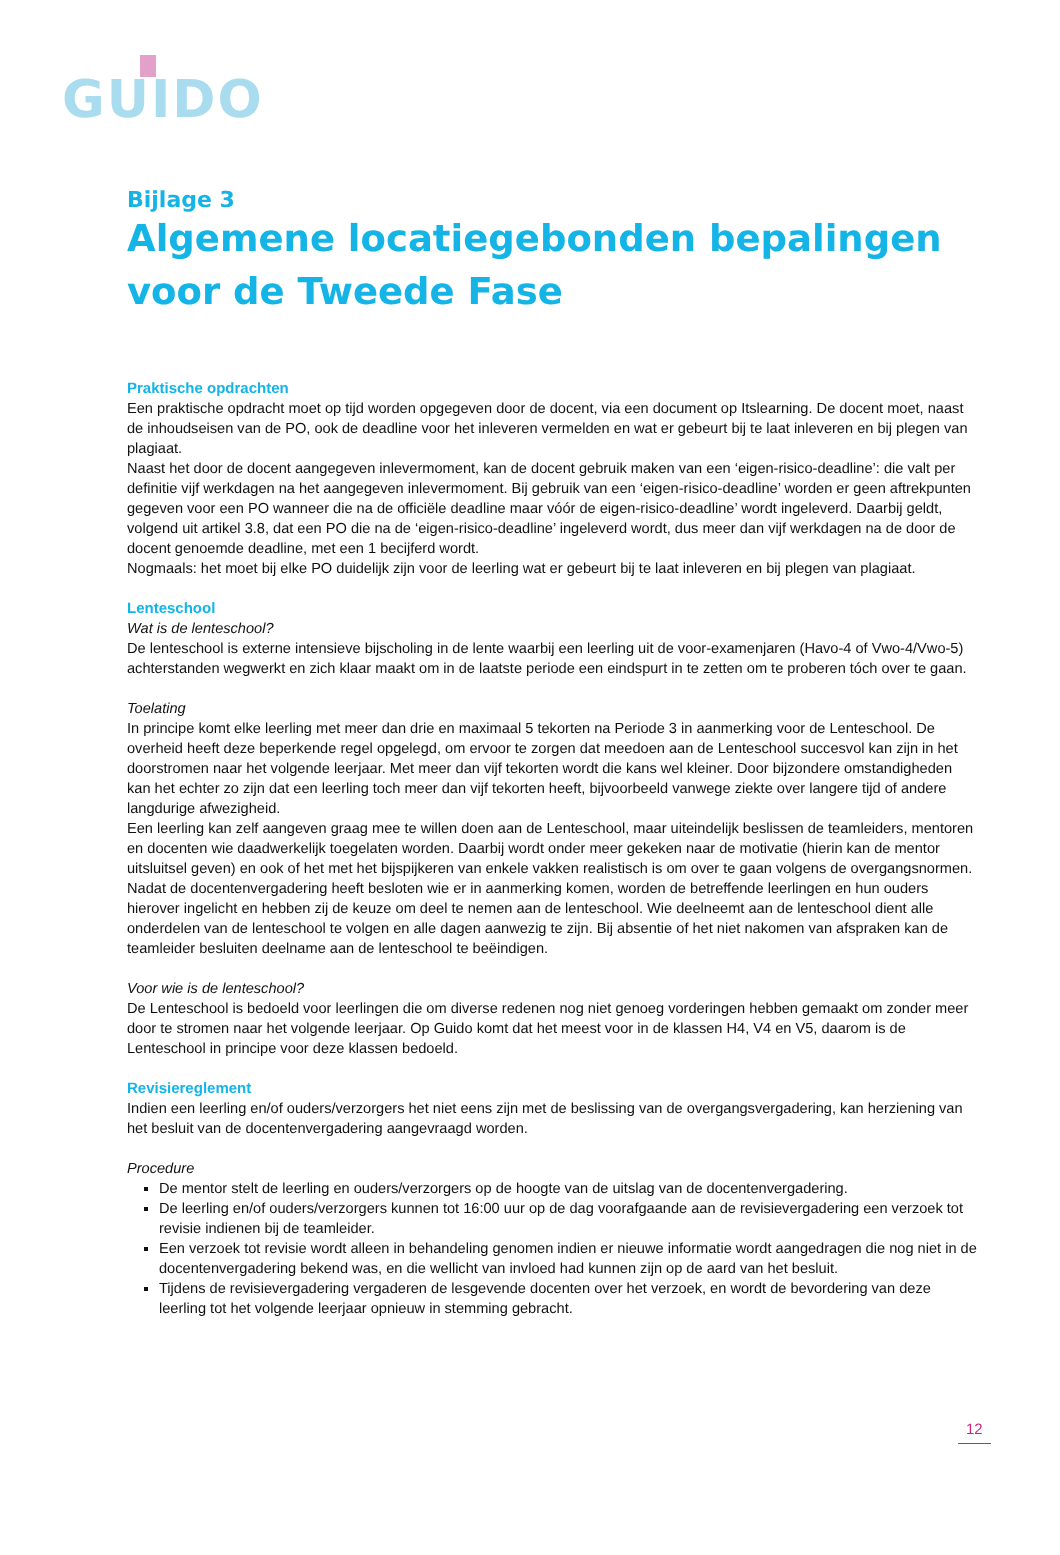GUIDO
Bijlage 3
Algemene locatiegebonden bepalingen voor de Tweede Fase
Praktische opdrachten
Een praktische opdracht moet op tijd worden opgegeven door de docent, via een document op Itslearning. De docent moet, naast de inhoudseisen van de PO, ook de deadline voor het inleveren vermelden en wat er gebeurt bij te laat inleveren en bij plegen van plagiaat.
Naast het door de docent aangegeven inlevermoment, kan de docent gebruik maken van een ‘eigen-risico-deadline’: die valt per definitie vijf werkdagen na het aangegeven inlevermoment. Bij gebruik van een ‘eigen-risico-deadline’ worden er geen aftrekpunten gegeven voor een PO wanneer die na de officiële deadline maar vóór de eigen-risico-deadline’ wordt ingeleverd. Daarbij geldt, volgend uit artikel 3.8, dat een PO die na de ‘eigen-risico-deadline’ ingeleverd wordt, dus meer dan vijf werkdagen na de door de docent genoemde deadline, met een 1 becijferd wordt.
Nogmaals: het moet bij elke PO duidelijk zijn voor de leerling wat er gebeurt bij te laat inleveren en bij plegen van plagiaat.
Lenteschool
Wat is de lenteschool?
De lenteschool is externe intensieve bijscholing in de lente waarbij een leerling uit de voor-examenjaren (Havo-4 of Vwo-4/Vwo-5) achterstanden wegwerkt en zich klaar maakt om in de laatste periode een eindspurt in te zetten om te proberen tóch over te gaan.
Toelating
In principe komt elke leerling met meer dan drie en maximaal 5 tekorten na Periode 3 in aanmerking voor de Lenteschool. De overheid heeft deze beperkende regel opgelegd, om ervoor te zorgen dat meedoen aan de Lenteschool succesvol kan zijn in het doorstromen naar het volgende leerjaar. Met meer dan vijf tekorten wordt die kans wel kleiner. Door bijzondere omstandigheden kan het echter zo zijn dat een leerling toch meer dan vijf tekorten heeft, bijvoorbeeld vanwege ziekte over langere tijd of andere langdurige afwezigheid.
Een leerling kan zelf aangeven graag mee te willen doen aan de Lenteschool, maar uiteindelijk beslissen de teamleiders, mentoren en docenten wie daadwerkelijk toegelaten worden. Daarbij wordt onder meer gekeken naar de motivatie (hierin kan de mentor uitsluitsel geven) en ook of het met het bijspijkeren van enkele vakken realistisch is om over te gaan volgens de overgangsnormen. Nadat de docentenvergadering heeft besloten wie er in aanmerking komen, worden de betreffende leerlingen en hun ouders hierover ingelicht en hebben zij de keuze om deel te nemen aan de lenteschool. Wie deelneemt aan de lenteschool dient alle onderdelen van de lenteschool te volgen en alle dagen aanwezig te zijn. Bij absentie of het niet nakomen van afspraken kan de teamleider besluiten deelname aan de lenteschool te beëindigen.
Voor wie is de lenteschool?
De Lenteschool is bedoeld voor leerlingen die om diverse redenen nog niet genoeg vorderingen hebben gemaakt om zonder meer door te stromen naar het volgende leerjaar. Op Guido komt dat het meest voor in de klassen H4, V4 en V5, daarom is de Lenteschool in principe voor deze klassen bedoeld.
Revisiereglement
Indien een leerling en/of ouders/verzorgers het niet eens zijn met de beslissing van de overgangsvergadering, kan herziening van het besluit van de docentenvergadering aangevraagd worden.
Procedure
De mentor stelt de leerling en ouders/verzorgers op de hoogte van de uitslag van de docentenvergadering.
De leerling en/of ouders/verzorgers kunnen tot 16:00 uur op de dag voorafgaande aan de revisievergadering een verzoek tot revisie indienen bij de teamleider.
Een verzoek tot revisie wordt alleen in behandeling genomen indien er nieuwe informatie wordt aangedragen die nog niet in de docentenvergadering bekend was, en die wellicht van invloed had kunnen zijn op de aard van het besluit.
Tijdens de revisievergadering vergaderen de lesgevende docenten over het verzoek, en wordt de bevordering van deze leerling tot het volgende leerjaar opnieuw in stemming gebracht.
12